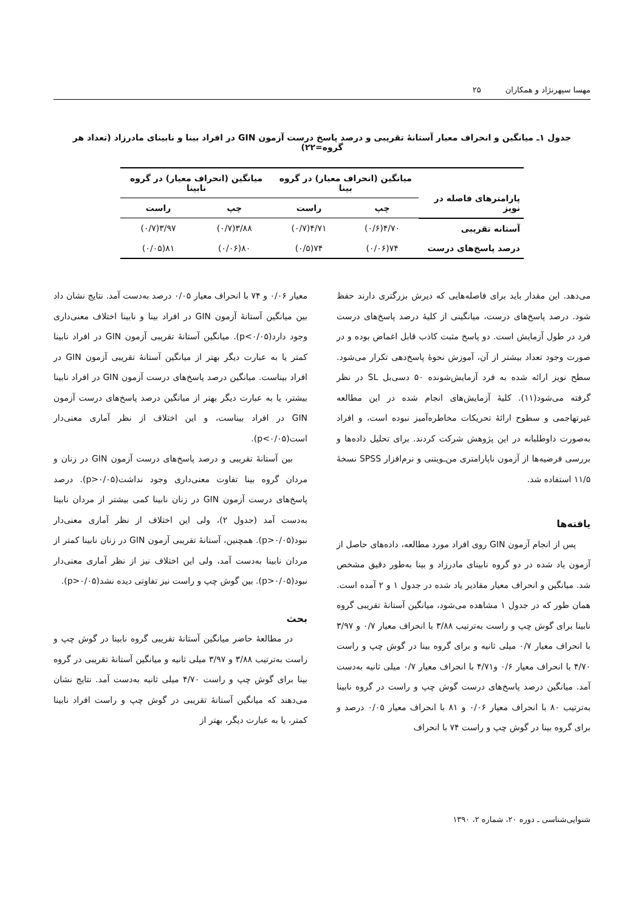مهسا سپهرنژاد و همکاران ۲۵
جدول ۱ـ میانگین و انحراف معیار آستانهٔ تقریبی و درصد پاسخ درست آزمون GIN در افراد بینا و نابینای مادرزاد (تعداد هر گروه=۲۲)
| پارامترهای فاصله در نویز | میانگین (انحراف معیار) در گروه بینا | | میانگین (انحراف معیار) در گروه نابینا | |
| --- | --- | --- | --- | --- |
| | چپ | راست | چپ | راست |
| آستانه تقریبی | ۴/۷۰(۰/۶) | ۴/۷۱(۰/۷) | ۳/۸۸(۰/۷) | ۳/۹۷(۰/۷) |
| درصد پاسخ‌های درست | ۷۴(۰/۰۶) | ۷۴(۰/۵) | ۸۰(۰/۰۶) | ۸۱(۰/۰۵) |
می‌دهد. این مقدار باید برای فاصله‌هایی که دیرش بزرگتری دارند حفظ شود. درصد پاسخ‌های درست، میانگینی از کلیهٔ درصد پاسخ‌های درست فرد در طول آزمایش است. دو پاسخ مثبت کاذب قابل اغماض بوده و در صورت وجود تعداد بیشتر از آن، آموزش نحوهٔ پاسخ‌دهی تکرار می‌شود. سطح نویز ارائه شده به فرد آزمایش‌شونده ۵۰ دسی‌بل SL در نظر گرفته می‌شود(۱۱). کلیهٔ آزمایش‌های انجام شده در این مطالعه غیرتهاجمی و سطوح ارائهٔ تحریکات مخاطره‌آمیز نبوده است، و افراد به‌صورت داوطلبانه در این پژوهش شرکت کردند. برای تحلیل داده‌ها و بررسی فرضیه‌ها از آزمون ناپارامتری من‌ـویتنی و نرم‌افزار SPSS نسخهٔ ۱۱/۵ استفاده شد.
یافته‌ها
پس از انجام آزمون GIN روی افراد مورد مطالعه، داده‌های حاصل از آزمون یاد شده در دو گروه نابینای مادرزاد و بینا به‌طور دقیق مشخص شد. میانگین و انحراف معیار مقادیر یاد شده در جدول ۱ و ۲ آمده است. همان طور که در جدول ۱ مشاهده می‌شود، میانگین آستانهٔ تقریبی گروه نابینا برای گوش چپ و راست به‌ترتیب ۳/۸۸ با انحراف معیار ۰/۷ و ۳/۹۷ با انحراف معیار ۰/۷ میلی ثانیه و برای گروه بینا در گوش چپ و راست ۴/۷۰ با انحراف معیار ۰/۶ و۴/۷۱ با انحراف معیار ۰/۷ میلی ثانیه به‌دست آمد. میانگین درصد پاسخ‌های درست گوش چپ و راست در گروه نابینا به‌ترتیب ۸۰ با انحراف معیار ۰/۰۶ و ۸۱ با انحراف معیار ۰/۰۵ درصد و برای گروه بینا در گوش چپ و راست ۷۴ با انحراف
معیار ۰/۰۶ و ۷۴ با انحراف معیار ۰/۰۵ درصد به‌دست آمد. نتایج نشان داد بین میانگین آستانهٔ آزمون GIN در افراد بینا و نابینا اختلاف معنی‌داری وجود دارد(p<۰/۰۵). میانگین آستانهٔ تقریبی آزمون GIN در افراد نابینا کمتر یا به عبارت دیگر بهتر از میانگین آستانهٔ تقریبی آزمون GIN در افراد بیناست. میانگین درصد پاسخ‌های درست آزمون GIN در افراد نابینا بیشتر، یا به عبارت دیگر بهتر از میانگین درصد پاسخ‌های درست آزمون GIN در افراد بیناست، و این اختلاف از نظر آماری معنی‌دار است(p<۰/۰۵).
بین آستانهٔ تقریبی و درصد پاسخ‌های درست آزمون GIN در زنان و مردان گروه بینا تفاوت معنی‌داری وجود نداشت(p>۰/۰۵). درصد پاسخ‌های درست آزمون GIN در زنان نابینا کمی بیشتر از مردان نابینا به‌دست آمد (جدول ۲)، ولی این اختلاف از نظر آماری معنی‌دار نبود(p>۰/۰۵). همچنین، آستانهٔ تقریبی آزمون GIN در زنان نابینا کمتر از مردان نابینا به‌دست آمد، ولی این اختلاف نیز از نظر آماری معنی‌دار نبود(p>۰/۰۵). بین گوش چپ و راست نیز تفاوتی دیده نشد(p>۰/۰۵).
بحث
در مطالعهٔ حاضر میانگین آستانهٔ تقریبی گروه نابینا در گوش چپ و راست به‌ترتیب ۳/۸۸ و ۳/۹۷ میلی ثانیه و میانگین آستانهٔ تقریبی در گروه بینا برای گوش چپ و راست ۴/۷۰ میلی ثانیه به‌دست آمد. نتایج نشان می‌دهند که میانگین آستانهٔ تقریبی در گوش چپ و راست افراد نابینا کمتر، یا به عبارت دیگر، بهتر از
شنوایی‌شناسی ـ دوره ۲۰، شماره ۲، ۱۳۹۰